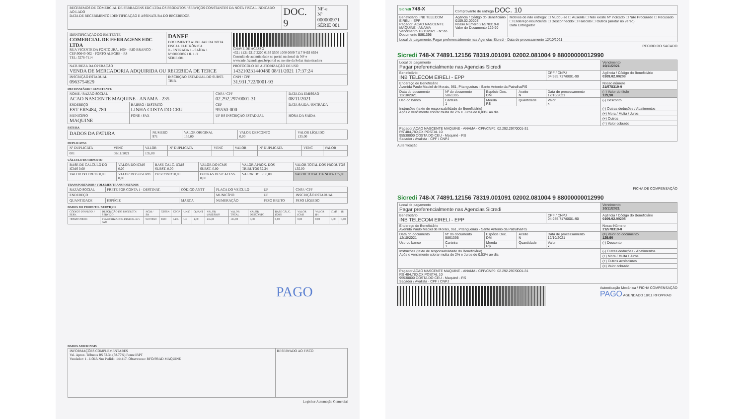| RECEBEMOS DE COMERCIAL DE FERRAGENS EDC LTDA OS PRODUTOS / SERVIÇOS CONSTANTES DA NOTA FISCAL INDICADO AO LADO DATA DE RECEBIMENTO IDENTIFICAÇÃO E ASSINATURA DO RECEBEDOR | DOC. 9 | NF-e Nº 000000971 SÉRIE 001 |
| IDENTIFICAÇÃO DO EMITENTE COMERCIAL DE FERRAGENS EDC LTDA RUA VICENTE DA FONTOURA, 1654 - RIO BRANCO - CEP:90640-002 - PORTO ALEGRE - RS TEL: 3276-7114 | DANFE DOCUMENTO AUXILIAR DA NOTA FISCAL ELETRÔNICA 0 - ENTRADA 1 - SAÍDA 1 Nº 000000971 fl. 1 /1 SÉRIE 001 | CHAVE DE ACESSO 4321 1131 9317 2200 0193 5500 1000 0009 7117 9493 8954 Consulta de autenticidade no portal nacional da NF-e www.nfe.fazenda.gov.br/portal ou no site da Sefaz Autorizadora |
| NATUREZA DA OPERAÇÃO VENDA DE MERCADORIA ADQUIRIDA OU RECEBIDA DE TERCE | | PROTOCOLO DE AUTORIZAÇÃO DE USO 143210231440480 08/11/2021 17:37:24 |
| INSCRIÇÃO ESTADUAL 0963754629 | INSCRIÇÃO ESTADUAL DO SUBST. TRIB. | CNPJ / CPF 31.931.722/0001-93 |
DESTINATÁRIO / REMETENTE
| NOME / RAZÃO SOCIAL ACAO NASCENTE MAQUINE - ANAMA - 235 | | CNPJ / CPF 02.292.297/0001-31 | DATA DA EMISSÃO 08/11/2021 |
| ENDEREÇO EST ERS484, 780 | BAIRRO / DISTRITO LINHA COSTA DO CEU | CEP 95530-000 | DATA SAÍDA / ENTRADA |
| MUNICÍPIO MAQUINE | FONE / FAX | UF RS INSCRIÇÃO ESTADUAL | HORA DA SAÍDA |
FATURA
| DADOS DA FATURA | NUMERO 971 | VALOR ORIGINAL 135,00 | VALOR DESCONTO 0,00 | VALOR LÍQUIDO 135,00 |
DUPLICATAS
| Nº DUPLICATA | VENC | VALOR | Nº DUPLICATA | VENC | VALOR | Nº DUPLICATA | VENC | VALOR |
| --- | --- | --- | --- | --- | --- | --- | --- | --- |
| 001 | 08/11/2021 | 135,00 | | | | | | |
CÁLCULO DO IMPOSTO
| BASE DE CÁLCULO DO ICMS 0,00 | VALOR DO ICMS 0,00 | BASE CÁLC. ICMS SUBST. 0,00 | VALOR DO ICMS SUBST. 0,00 | VALOR APROX. DOS TRIBUTOS 52,34 | VALOR TOTAL DOS PRODUTOS 135,00 |
| VALOR DO FRETE 0,00 | VALOR DO SEGURO 0,00 | DESCONTO 0,00 | OUTRAS DESP. ACESS. 0,00 | VALOR DO IPI 0,00 | VALOR TOTAL DA NOTA 135,00 |
TRANSPORTADOR / VOLUMES TRANSPORTADOS
| RAZÃO SOCIAL | FRETE POR CONTA 1 - DESTINAT. | CÓDIGO ANTT | PLACA DO VEÍCULO | UF | CNPJ / CPF |
| ENDEREÇO | | | MUNICÍPIO | UF | INSCRIÇÃO ESTADUAL |
| QUANTIDADE | ESPÉCIE | MARCA | NUMERAÇÃO | PESO BRUTO | PESO LÍQUIDO |
DADOS DO PRODUTO / SERVIÇOS
| CÓDIGO DO PROD. / SERV. | DESCRIÇÃO DO PRODUTO / SERVIÇO | NCM / SH | CSOSN | CFOP | UNID | QUANT | VALOR UNITÁRIO | VALOR TOTAL | VALOR DESCONTO | BASE CÁLC. ICMS | VALOR ICMS | VALOR IPI | ICMS | IPI |
| --- | --- | --- | --- | --- | --- | --- | --- | --- | --- | --- | --- | --- | --- | --- |
| 7899287708593 | TEMPORIZADOR DIGITAL BIV G20 | 91070010 | 0500 | 5405 | UN | 1,00 | 135,00 | 135,00 | 0,00 | 0,00 | 0,00 | 0,00 | 0,00 | 0,00 |
PAGO
DADOS ADICIONAIS
| INFORMAÇÕES COMPLEMENTARES Val. Aprox. Tributos R$ 52.34 (38.77%) Fonte:IBPT Vendedor: 1 - LOJA Nro Pedido: 144417. Observacao: RFO/PRAD MAQUINE | RESERVADO AO FISCO |
Logichor Automação Comercial
| Sicredi 748-X | Comprovante de entrega DOC. 10 | |
| Beneficiário: INB TELECOM EIRELI - EPP Pagador: ACAO NASCENTE MAQUINE - ANAMA Vencimento 10/11/2021 · Nº do Documento 5861395 | Agência / Código do Beneficiário 0109.02.00208 Nosso Número 21/578319-0 Valor do Documento 129,90 | Motivos de não entrega: ☐ Mudou-se ☐ Ausente ☐ Não existe Nº indicado ☐ Não Procurado ☐ Recusado ☐ Endereço insuficiente ☐ Desconhecido ☐ Falecido ☐ Outros (anotar no verso) Data Entregador |
| Local de pagamento: Pagar preferencialmente nas Agencias Sicredi · Data de processamento 12/10/2021 | | |
RECIBO DO SACADO
Sicredi 748-X 74891.12156 78319.001091 02002.081004 9 88000000012990
| Local de pagamento Pagar preferencialmente nas Agencias Sicredi | | | | | Vencimento 10/11/2021 |
| Beneficiário INB TELECOM EIRELI - EPP | | | | CPF / CNPJ 04.985.717/0001-90 | Agência / Código do Beneficiário 0109.02.00208 |
| Endereço do Beneficiário Avenida Paulo Maciel de Morais, 961, Pitangueiras - Santo Antonio da Patrulha/RS | | | | | Nosso número 21/578319-0 |
| Data do documento 12/10/2021 | Nº do documento 5861395 | Espécie Doc. DM | Aceite N | Data de processamento 12/10/2021 | (=) Valor do título 129,90 |
| Uso do banco | Carteira 1 | Moeda R$ | Quantidade | Valor x | (-) Desconto |
| Instruções (texto de responsabilidade do Beneficiário) Após o vencimento cobrar multa de 2% e Juros de 0,03% ao dia | | | | | (-) Outras deduções / Abatimentos |
| | | | | | (+) Mora / Multa / Juros |
| | | | | | (+) Outros |
| | | | | | (=) Valor cobrado |
| Pagador ACAO NASCENTE MAQUINE - ANAMA - CPF/CNPJ: 02.292.297/0001-31 RS 484,780,CX POSTAL 10 95530000 COSTA DO CEU - Maquiné - RS Sacador / Avalista · CPF / CNPJ | | | | | |
Autenticação
FICHA DE COMPENSAÇÃO
Sicredi 748-X 74891.12156 78319.001091 02002.081004 9 88000000012990
| Local de pagamento Pagar preferencialmente nas Agencias Sicredi | | | | | Vencimento 10/11/2021 |
| Beneficiário INB TELECOM EIRELI - EPP | | | | CPF / CNPJ 04.985.717/0001-90 | Agência / Código do Beneficiário 0109.02.00208 |
| Endereço do Beneficiário Avenida Paulo Maciel de Morais, 961, Pitangueiras - Santo Antonio da Patrulha/RS | | | | | Nosso Número 21/578319-0 |
| Data do documento 12/10/2021 | Nº do documento 5861395 | Espécie Doc. DM | Aceite N | Data de processamento 12/10/2021 | (=) Valor do documento 129,90 |
| Uso do banco | Carteira 1 | Moeda R$ | Quantidade | Valor x | (-) Desconto |
| Instruções (texto de responsabilidade do Beneficiário) Após o vencimento cobrar multa de 2% e Juros de 0,03% ao dia | | | | | (-) Outras deduções / Abatimentos |
| | | | | | (+) Mora / Multa / Juros |
| | | | | | (+) Outros acréscimos |
| | | | | | (=) Valor cobrado |
| Pagador ACAO NASCENTE MAQUINE - ANAMA - CPF/CNPJ: 02.292.297/0001-31 RS 484,780,CX POSTAL 10 95530000 COSTA DO CEU - Maquiné - RS Sacador / Avalista · CPF / CNPJ | | | | | |
Autenticação Mecânica / FICHA COMPENSAÇÃO
PAGO AGENDADO 10/11 RFO/PRAD